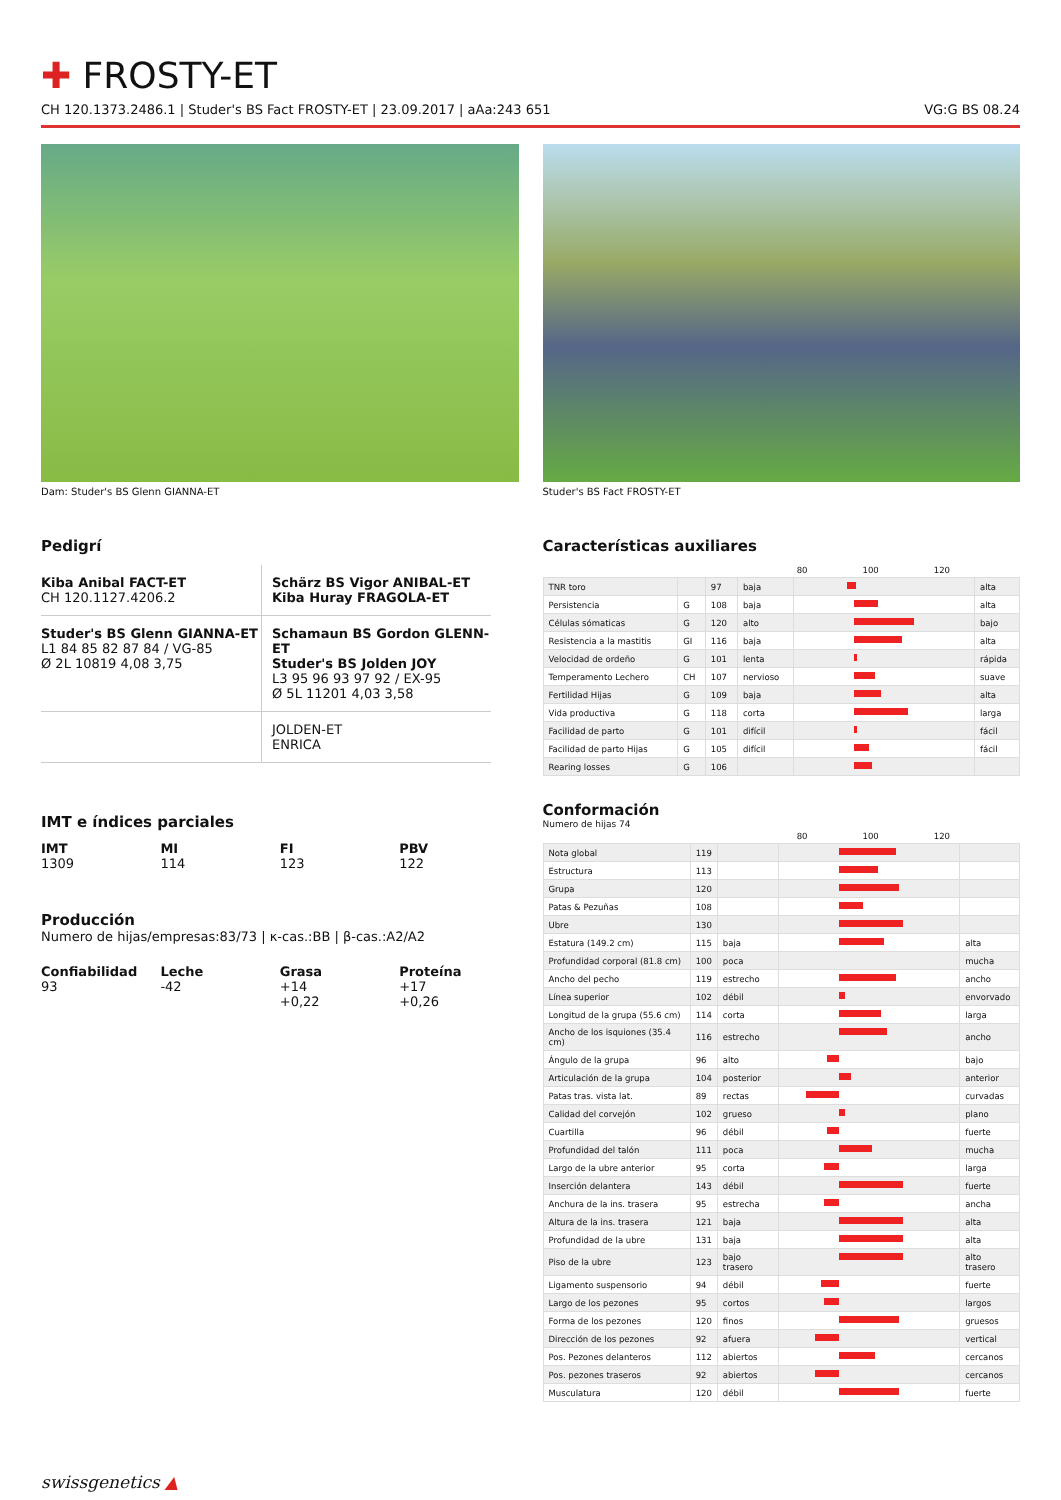✚ FROSTY-ET
CH 120.1373.2486.1 | Studer's BS Fact FROSTY-ET | 23.09.2017 | aAa:243 651 VG:G BS 08.24
Dam: Studer's BS Glenn GIANNA-ET Studer's BS Fact FROSTY-ET
Pedigrí
Kiba Anibal FACT-ET
CH 120.1127.4206.2
Schärz BS Vigor ANIBAL-ET
Kiba Huray FRAGOLA-ET
Studer's BS Glenn GIANNA-ET
L1 84 85 82 87 84 / VG-85
Ø 2L 10819 4,08 3,75
Schamaun BS Gordon GLENN-ET
Studer's BS Jolden JOY
L3 95 96 93 97 92 / EX-95
Ø 5L 11201 4,03 3,58
JOLDEN-ET
ENRICA
IMT e índices parciales
IMT
1309
MI
114
FI
123
PBV
122
Producción
Numero de hijas/empresas:83/73 | κ-cas.:BB | β-cas.:A2/A2
Confiabilidad
93
Leche
-42
Grasa
+14
+0,22
Proteína
+17
+0,26
Características auxiliares
80 100 120
| TNR toro | | 97 | baja | | alta |
| Persistencia | G | 108 | baja | | alta |
| Células sómaticas | G | 120 | alto | | bajo |
| Resistencia a la mastitis | GI | 116 | baja | | alta |
| Velocidad de ordeño | G | 101 | lenta | | rápida |
| Temperamento Lechero | CH | 107 | nervioso | | suave |
| Fertilidad Hijas | G | 109 | baja | | alta |
| Vida productiva | G | 118 | corta | | larga |
| Facilidad de parto | G | 101 | difícil | | fácil |
| Facilidad de parto Hijas | G | 105 | difícil | | fácil |
| Rearing losses | G | 106 | | | |
Conformación
Numero de hijas 74
80 100 120
| Nota global | 119 | | | |
| Estructura | 113 | | | |
| Grupa | 120 | | | |
| Patas & Pezuñas | 108 | | | |
| Ubre | 130 | | | |
| Estatura (149.2 cm) | 115 | baja | | alta |
| Profundidad corporal (81.8 cm) | 100 | poca | | mucha |
| Ancho del pecho | 119 | estrecho | | ancho |
| Línea superior | 102 | débil | | envorvado |
| Longitud de la grupa (55.6 cm) | 114 | corta | | larga |
| Ancho de los isquiones (35.4 cm) | 116 | estrecho | | ancho |
| Ángulo de la grupa | 96 | alto | | bajo |
| Articulación de la grupa | 104 | posterior | | anterior |
| Patas tras. vista lat. | 89 | rectas | | curvadas |
| Calidad del corvejón | 102 | grueso | | plano |
| Cuartilla | 96 | débil | | fuerte |
| Profundidad del talón | 111 | poca | | mucha |
| Largo de la ubre anterior | 95 | corta | | larga |
| Inserción delantera | 143 | débil | | fuerte |
| Anchura de la ins. trasera | 95 | estrecha | | ancha |
| Altura de la ins. trasera | 121 | baja | | alta |
| Profundidad de la ubre | 131 | baja | | alta |
| Piso de la ubre | 123 | bajo trasero | | alto trasero |
| Ligamento suspensorio | 94 | débil | | fuerte |
| Largo de los pezones | 95 | cortos | | largos |
| Forma de los pezones | 120 | finos | | gruesos |
| Dirección de los pezones | 92 | afuera | | vertical |
| Pos. Pezones delanteros | 112 | abiertos | | cercanos |
| Pos. pezones traseros | 92 | abiertos | | cercanos |
| Musculatura | 120 | débil | | fuerte |
swissgenetics ▲